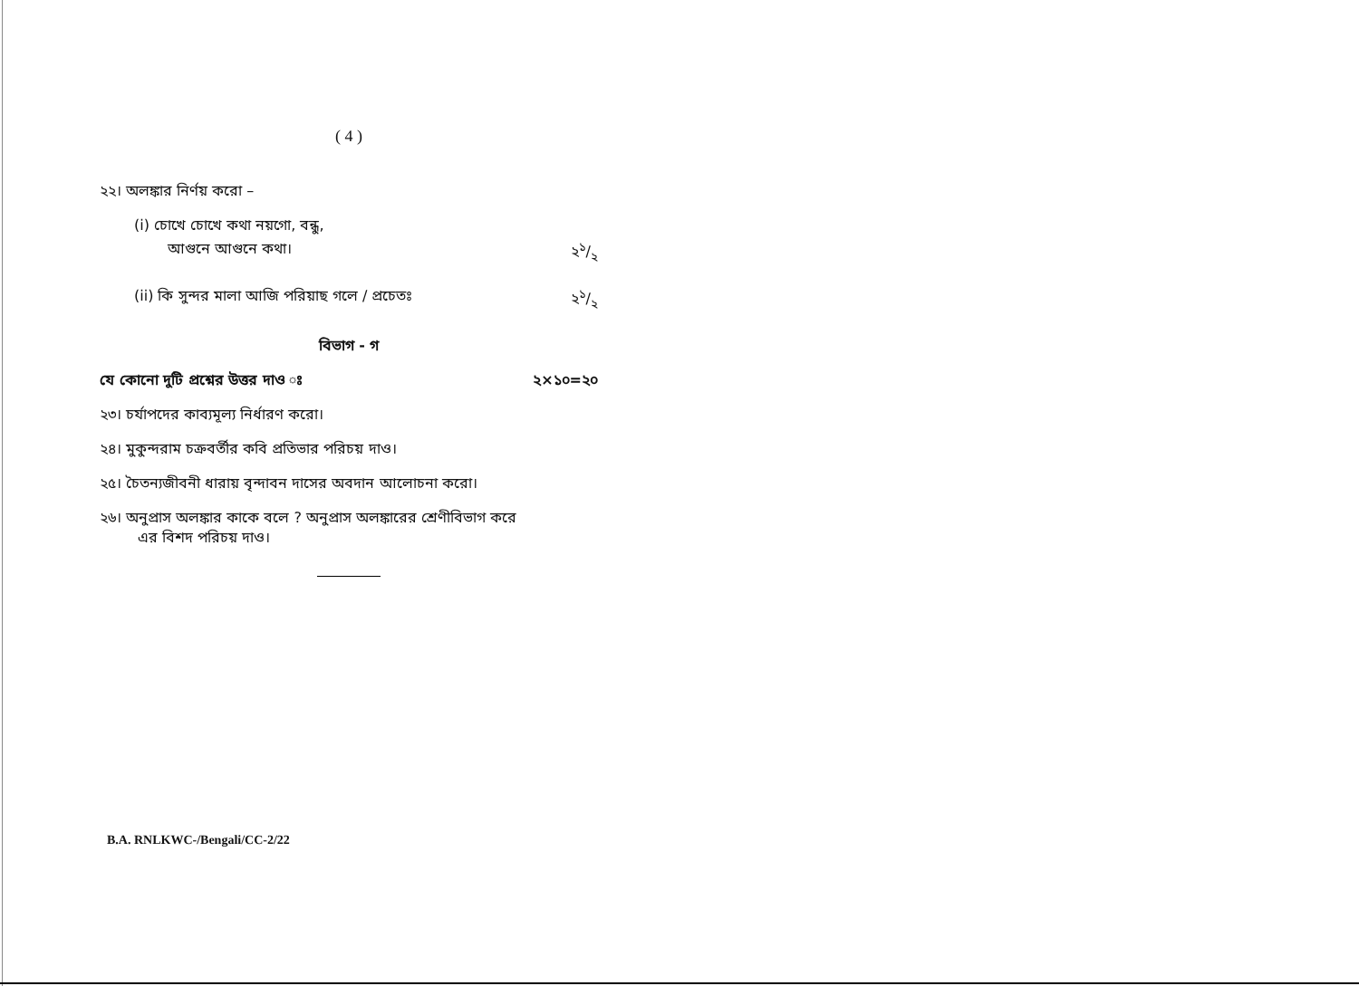( 4 )
২২। অলঙ্কার নির্ণয় করো –
(i) চোখে চোখে কথা নয়গো, বন্ধু,
আগুনে আগুনে কথা। ২১/২
(ii) কি সুন্দর মালা আজি পরিয়াছ গলে / প্রচেতঃ ২১/২
বিভাগ - গ
যে কোনো দুটি প্রশ্নের উত্তর দাও ঃ ২×১০=২০
২৩। চর্যাপদের কাব্যমূল্য নির্ধারণ করো।
২৪। মুকুন্দরাম চক্রবর্তীর কবি প্রতিভার পরিচয় দাও।
২৫। চৈতন্যজীবনী ধারায় বৃন্দাবন দাসের অবদান আলোচনা করো।
২৬। অনুপ্রাস অলঙ্কার কাকে বলে ? অনুপ্রাস অলঙ্কারের শ্রেণীবিভাগ করে
এর বিশদ পরিচয় দাও।
B.A. RNLKWC-/Bengali/CC-2/22